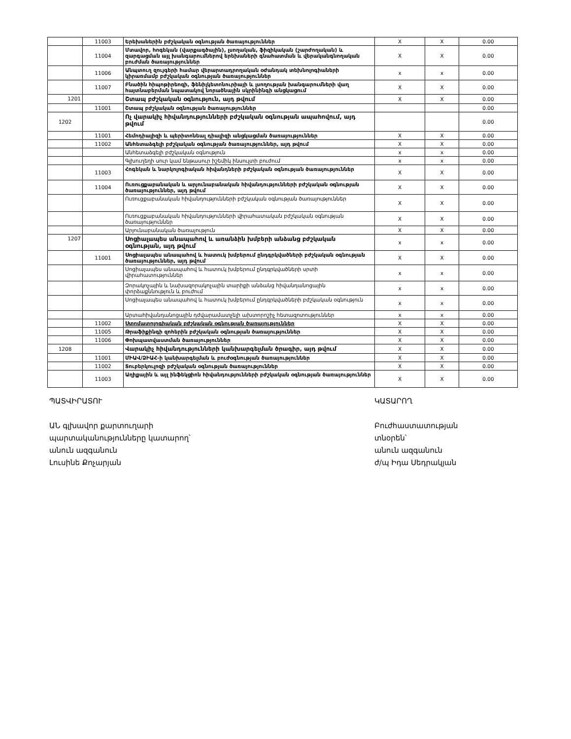| | 11003 | Երեխաներին բժշկական օգնության ծառայություններ | X | X | 0.00 |
| | 11004 | Մտավոր, հոգեկան (վարքագծային), լսողական, ֆիզիկական (շարժողական) և զարգացման այլ խանգարումներով երեխաների գնահատման և վերականգնողական բուժման ծառայություններ | X | X | 0.00 |
| | 11006 | Անպտուղ զույգերի համար վերարտադրողական օժանդակ տեխնոլոգիաների կիրառմամբ բժշկական օգնության ծառայություններ | x | x | 0.00 |
| | 11007 | Բնածին հիպոթիրեոզի, ֆենիլկետոնուրիայի և լսողության խանգարումների վաղ հայտնաբերման նպատակով նորածնային սկրինինգի անցկացում | X | X | 0.00 |
| 1201 | | Շտապ բժշկական օգնություն, այդ թվում | X | X | 0.00 |
| | 11001 | Շտապ բժշկական օգնության ծառայություններ | | | 0.00 |
| 1202 | | Ոչ վարակիչ հիվանդությունների բժշկական օգնության ապահովում, այդ թվում | | | 0.00 |
| | 11001 | Հեմոդիալիզի և պերիտոնեալ դիալիզի անցկացման ծառայություններ | X | X | 0.00 |
| | 11002 | Անհետաձգելի բժշկական օգնության ծառայություններ, այդ թվում | X | X | 0.00 |
| | | Անհետաձգելի բժշկական օգնություն | x | x | 0.00 |
| | | Գլխուղեղի սուր կամ ենթասուր իշեմիկ ինսուլտի բուժում | x | x | 0.00 |
| | 11003 | Հոգեկան և նարկոլոգիական հիվանդների բժշկական օգնության ծառայություններ | X | X | 0.00 |
| | 11004 | Ուռուցքաբանական և արյունաբանական հիվանդությունների բժշկական օգնության ծառայություններ, այդ թվում | X | X | 0.00 |
| | | Ուռուցքաբանական հիվանդությունների բժշկական օգնության ծառայություններ | X | X | 0.00 |
| | | Ուռուցքաբանական հիվանդությունների վիրահատական բժշկական օգնության ծառայություններ | X | X | 0.00 |
| | | Արյունաբանական ծառայություն | X | X | 0.00 |
| 1207 | | Սոցիալապես անապահով և առանձին խմբերի անձանց բժշկական օգնության, այդ թվում | x | x | 0.00 |
| | 11001 | Սոցիալապես անապահով և հատուկ խմբերում ընդգրկվածների բժշկական օգնության ծառայություններ, այդ թվում | X | X | 0.00 |
| | | Սոցիալապես անապահով և հատուկ խմբերում ընդգրկվածների սրտի վիրահատություններ | x | x | 0.00 |
| | | Զորակոչային և նախազորակոչային տարիքի անձանց հիվանդանոցային փորձաքննություն և բուժում | x | x | 0.00 |
| | | Սոցիալապես անապահով և հատուկ խմբերում ընդգրկվածների բժշկական օգնություն | x | x | 0.00 |
| | | Արտահիվանդանոցային դժվարամատչելի ախտորոշիչ հետազոտություններ | x | x | 0.00 |
| | 11002 | Ստոմատոլոգիական բժշկական օգնության ծառայություններ | X | X | 0.00 |
| | 11005 | Թրաֆիքինգի զոհերին բժշկական օգնության ծառայություններ | X | X | 0.00 |
| | 11006 | Փոխպատվաստման ծառայություններ | X | X | 0.00 |
| 1208 | | Վարակիչ հիվանդությունների կանխարգելման ծրագիր, այդ թվում | X | X | 0.00 |
| | 11001 | ՄԻԱՎ/ՁԻԱՀ-ի կանխարգելման և բուժօգնության ծառայություններ | X | X | 0.00 |
| | 11002 | Տուբերկուլոզի բժշկական օգնության ծառայություններ | X | X | 0.00 |
| | 11003 | Աղիքային և այլ ինֆեկցիոն հիվանդությունների բժշկական օգնության ծառայություններ | X | X | 0.00 |
ՊԱՏՎԻՐԱՏՈՒ
ԱՆ գլխավոր քարտուղարի
պարտականությունները կատարող՝
անուն ազգանուն
Լուսինե Քոչարյան
ԿԱՏԱՐՈՂ
Բուժհաստատության
տնօրեն՝
անուն ազգանուն
ժ/պ Իդա Սեդրակյան